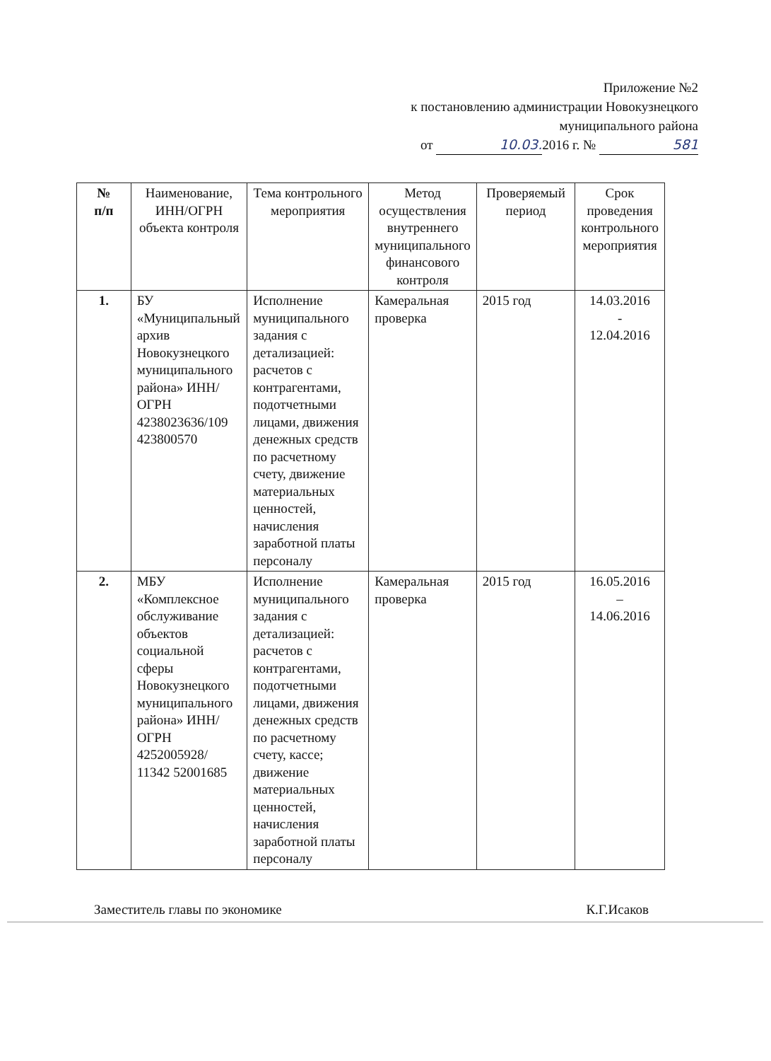Приложение №2
к постановлению администрации Новокузнецкого
муниципального района
от 10.03. 2016 г. № 581
| № п/п | Наименование, ИНН/ОГРН объекта контроля | Тема контрольного мероприятия | Метод осуществления внутреннего муниципального финансового контроля | Проверяемый период | Срок проведения контрольного мероприятия |
| --- | --- | --- | --- | --- | --- |
| 1. | БУ «Муниципальный архив Новокузнецкого муниципального района» ИНН/ОГРН 4238023636/109 423800570 | Исполнение муниципального задания с детализацией: расчетов с контрагентами, подотчетными лицами, движения денежных средств по расчетному счету, движение материальных ценностей, начисления заработной платы персоналу | Камеральная проверка | 2015 год | 14.03.2016 - 12.04.2016 |
| 2. | МБУ «Комплексное обслуживание объектов социальной сферы Новокузнецкого муниципального района» ИНН/ОГРН 4252005928/ 11342 52001685 | Исполнение муниципального задания с детализацией: расчетов с контрагентами, подотчетными лицами, движения денежных средств по расчетному счету, кассе; движение материальных ценностей, начисления заработной платы персоналу | Камеральная проверка | 2015 год | 16.05.2016 – 14.06.2016 |
Заместитель главы по экономике К.Г.Исаков